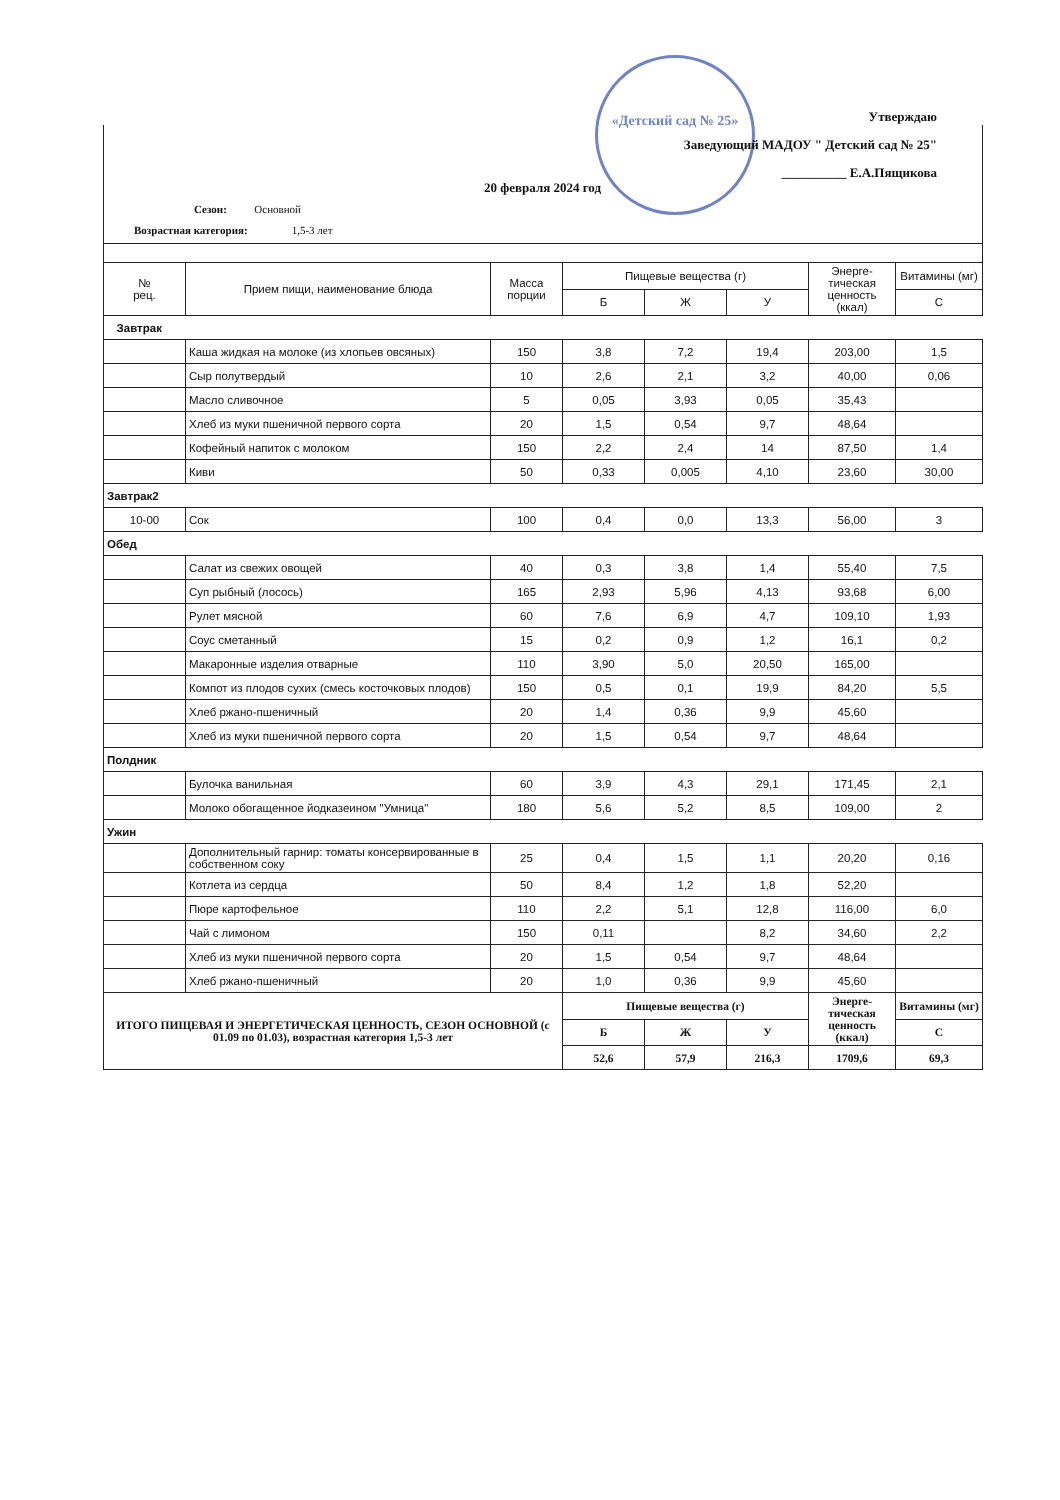«Детский сад № 25»
Утверждаю
Заведующий МАДОУ " Детский сад № 25"
__________ Е.А.Пящикова
20 февраля 2024 год
Сезон: Основной
Возрастная категория: 1,5-3 лет
| № рец. | Прием пищи, наименование блюда | Масса порции | Пищевые вещества (г) | | | Энерге-тическая ценность (ккал) | Витамины (мг) |
| --- | --- | --- | --- | --- | --- | --- | --- |
| | | | Б | Ж | У | | С |
| Завтрак | | | | | | | |
| | Каша жидкая на молоке (из хлопьев овсяных) | 150 | 3,8 | 7,2 | 19,4 | 203,00 | 1,5 |
| | Сыр полутвердый | 10 | 2,6 | 2,1 | 3,2 | 40,00 | 0,06 |
| | Масло сливочное | 5 | 0,05 | 3,93 | 0,05 | 35,43 | |
| | Хлеб из муки пшеничной первого сорта | 20 | 1,5 | 0,54 | 9,7 | 48,64 | |
| | Кофейный напиток с молоком | 150 | 2,2 | 2,4 | 14 | 87,50 | 1,4 |
| | Киви | 50 | 0,33 | 0,005 | 4,10 | 23,60 | 30,00 |
| Завтрак2 | | | | | | | |
| 10-00 | Сок | 100 | 0,4 | 0,0 | 13,3 | 56,00 | 3 |
| Обед | | | | | | | |
| | Салат из свежих овощей | 40 | 0,3 | 3,8 | 1,4 | 55,40 | 7,5 |
| | Суп рыбный (лосось) | 165 | 2,93 | 5,96 | 4,13 | 93,68 | 6,00 |
| | Рулет мясной | 60 | 7,6 | 6,9 | 4,7 | 109,10 | 1,93 |
| | Соус сметанный | 15 | 0,2 | 0,9 | 1,2 | 16,1 | 0,2 |
| | Макаронные изделия отварные | 110 | 3,90 | 5,0 | 20,50 | 165,00 | |
| | Компот из плодов сухих (смесь косточковых плодов) | 150 | 0,5 | 0,1 | 19,9 | 84,20 | 5,5 |
| | Хлеб ржано-пшеничный | 20 | 1,4 | 0,36 | 9,9 | 45,60 | |
| | Хлеб из муки пшеничной первого сорта | 20 | 1,5 | 0,54 | 9,7 | 48,64 | |
| Полдник | | | | | | | |
| | Булочка ванильная | 60 | 3,9 | 4,3 | 29,1 | 171,45 | 2,1 |
| | Молоко обогащенное йодказеином "Умница" | 180 | 5,6 | 5,2 | 8,5 | 109,00 | 2 |
| Ужин | | | | | | | |
| | Дополнительный гарнир: томаты консервированные в собственном соку | 25 | 0,4 | 1,5 | 1,1 | 20,20 | 0,16 |
| | Котлета из сердца | 50 | 8,4 | 1,2 | 1,8 | 52,20 | |
| | Пюре картофельное | 110 | 2,2 | 5,1 | 12,8 | 116,00 | 6,0 |
| | Чай с лимоном | 150 | 0,11 | | 8,2 | 34,60 | 2,2 |
| | Хлеб из муки пшеничной первого сорта | 20 | 1,5 | 0,54 | 9,7 | 48,64 | |
| | Хлеб ржано-пшеничный | 20 | 1,0 | 0,36 | 9,9 | 45,60 | |
| ИТОГО ПИЩЕВАЯ И ЭНЕРГЕТИЧЕСКАЯ ЦЕННОСТЬ, СЕЗОН ОСНОВНОЙ (с 01.09 по 01.03), возрастная категория 1,5-3 лет | | | Пищевые вещества (г) | | | Энерге-тическая ценность (ккал) | Витамины (мг) |
| | | | Б | Ж | У | | С |
| | | | 52,6 | 57,9 | 216,3 | 1709,6 | 69,3 |